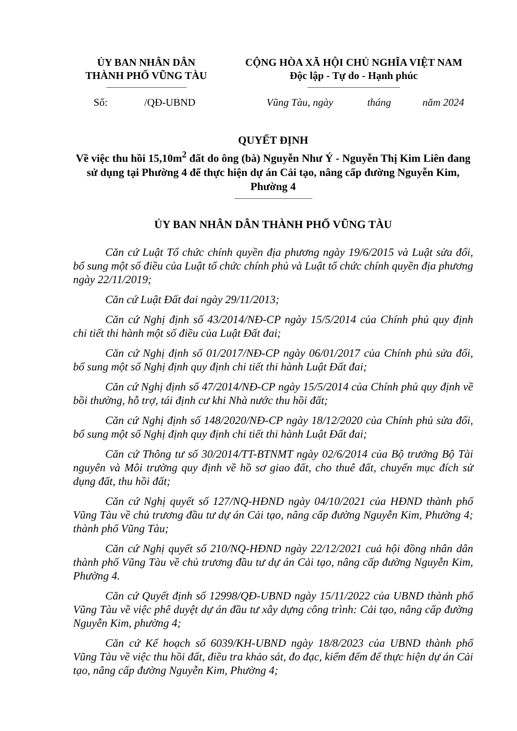ỦY BAN NHÂN DÂN
THÀNH PHỐ VŨNG TÀU
CỘNG HÒA XÃ HỘI CHỦ NGHĨA VIỆT NAM
Độc lập - Tự do - Hạnh phúc
Số: /QĐ-UBND Vũng Tàu, ngày tháng năm 2024
QUYẾT ĐỊNH
Về việc thu hồi 15,10m<sup>2</sup> đất do ông (bà) Nguyễn Như Ý - Nguyễn Thị Kim Liên đang sử dụng tại Phường 4 để thực hiện dự án Cải tạo, nâng cấp đường Nguyễn Kim, Phường 4
ỦY BAN NHÂN DÂN THÀNH PHỐ VŨNG TÀU
Căn cứ Luật Tổ chức chính quyền địa phương ngày 19/6/2015 và Luật sửa đổi, bổ sung một số điều của Luật tổ chức chính phủ và Luật tổ chức chính quyền địa phương ngày 22/11/2019;
Căn cứ Luật Đất đai ngày 29/11/2013;
Căn cứ Nghị định số 43/2014/NĐ-CP ngày 15/5/2014 của Chính phủ quy định chi tiết thi hành một số điều của Luật Đất đai;
Căn cứ Nghị định số 01/2017/NĐ-CP ngày 06/01/2017 của Chính phủ sửa đổi, bổ sung một số Nghị định quy định chi tiết thi hành Luật Đất đai;
Căn cứ Nghị định số 47/2014/NĐ-CP ngày 15/5/2014 của Chính phủ quy định về bồi thường, hỗ trợ, tái định cư khi Nhà nước thu hồi đất;
Căn cứ Nghị định số 148/2020/NĐ-CP ngày 18/12/2020 của Chính phủ sửa đổi, bổ sung một số Nghị định quy định chi tiết thi hành Luật Đất đai;
Căn cứ Thông tư số 30/2014/TT-BTNMT ngày 02/6/2014 của Bộ trưởng Bộ Tài nguyên và Môi trường quy định về hồ sơ giao đất, cho thuê đất, chuyển mục đích sử dụng đất, thu hồi đất;
Căn cứ Nghị quyết số 127/NQ-HĐND ngày 04/10/2021 của HĐND thành phố Vũng Tàu về chủ trương đầu tư dự án Cải tạo, nâng cấp đường Nguyễn Kim, Phường 4; thành phố Vũng Tàu;
Căn cứ Nghị quyết số 210/NQ-HĐND ngày 22/12/2021 cuả hội đồng nhân dân thành phố Vũng Tàu về chủ trương đầu tư dự án Cải tạo, nâng cấp đường Nguyễn Kim, Phường 4.
Căn cứ Quyết định số 12998/QĐ-UBND ngày 15/11/2022 của UBND thành phố Vũng Tàu về việc phê duyệt dự án đầu tư xây dựng công trình: Cải tạo, nâng cấp đường Nguyễn Kim, phường 4;
Căn cứ Kế hoạch số 6039/KH-UBND ngày 18/8/2023 của UBND thành phố Vũng Tàu về việc thu hồi đất, điều tra khảo sát, đo đạc, kiểm đếm để thực hiện dự án Cải tạo, nâng cấp đường Nguyễn Kim, Phường 4;